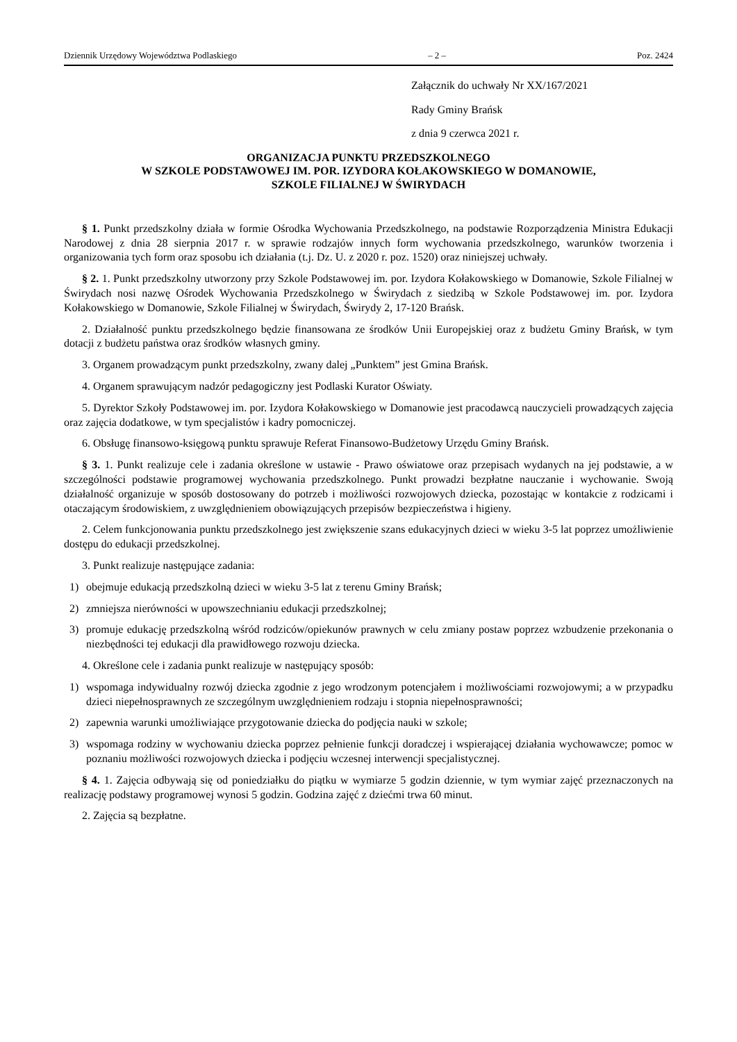Dziennik Urzędowy Województwa Podlaskiego – 2 – Poz. 2424
Załącznik do uchwały Nr XX/167/2021
Rady Gminy Brańsk
z dnia 9 czerwca 2021 r.
ORGANIZACJA PUNKTU PRZEDSZKOLNEGO
W SZKOLE PODSTAWOWEJ IM. POR. IZYDORA KOŁAKOWSKIEGO W DOMANOWIE,
SZKOLE FILIALNEJ W ŚWIRYDACH
§ 1. Punkt przedszkolny działa w formie Ośrodka Wychowania Przedszkolnego, na podstawie Rozporządzenia Ministra Edukacji Narodowej z dnia 28 sierpnia 2017 r. w sprawie rodzajów innych form wychowania przedszkolnego, warunków tworzenia i organizowania tych form oraz sposobu ich działania (t.j. Dz. U. z 2020 r. poz. 1520) oraz niniejszej uchwały.
§ 2. 1. Punkt przedszkolny utworzony przy Szkole Podstawowej im. por. Izydora Kołakowskiego w Domanowie, Szkole Filialnej w Świrydach nosi nazwę Ośrodek Wychowania Przedszkolnego w Świrydach z siedzibą w Szkole Podstawowej im. por. Izydora Kołakowskiego w Domanowie, Szkole Filialnej w Świrydach, Świrydy 2, 17-120 Brańsk.
2. Działalność punktu przedszkolnego będzie finansowana ze środków Unii Europejskiej oraz z budżetu Gminy Brańsk, w tym dotacji z budżetu państwa oraz środków własnych gminy.
3. Organem prowadzącym punkt przedszkolny, zwany dalej „Punktem” jest Gmina Brańsk.
4. Organem sprawującym nadzór pedagogiczny jest Podlaski Kurator Oświaty.
5. Dyrektor Szkoły Podstawowej im. por. Izydora Kołakowskiego w Domanowie jest pracodawcą nauczycieli prowadzących zajęcia oraz zajęcia dodatkowe, w tym specjalistów i kadry pomocniczej.
6. Obsługę finansowo-księgową punktu sprawuje Referat Finansowo-Budżetowy Urzędu Gminy Brańsk.
§ 3. 1. Punkt realizuje cele i zadania określone w ustawie - Prawo oświatowe oraz przepisach wydanych na jej podstawie, a w szczególności podstawie programowej wychowania przedszkolnego. Punkt prowadzi bezpłatne nauczanie i wychowanie. Swoją działalność organizuje w sposób dostosowany do potrzeb i możliwości rozwojowych dziecka, pozostając w kontakcie z rodzicami i otaczającym środowiskiem, z uwzględnieniem obowiązujących przepisów bezpieczeństwa i higieny.
2. Celem funkcjonowania punktu przedszkolnego jest zwiększenie szans edukacyjnych dzieci w wieku 3-5 lat poprzez umożliwienie dostępu do edukacji przedszkolnej.
3. Punkt realizuje następujące zadania:
1) obejmuje edukacją przedszkolną dzieci w wieku 3-5 lat z terenu Gminy Brańsk;
2) zmniejsza nierówności w upowszechnianiu edukacji przedszkolnej;
3) promuje edukację przedszkolną wśród rodziców/opiekunów prawnych w celu zmiany postaw poprzez wzbudzenie przekonania o niezbędności tej edukacji dla prawidłowego rozwoju dziecka.
4. Określone cele i zadania punkt realizuje w następujący sposób:
1) wspomaga indywidualny rozwój dziecka zgodnie z jego wrodzonym potencjałem i możliwościami rozwojowymi; a w przypadku dzieci niepełnosprawnych ze szczególnym uwzględnieniem rodzaju i stopnia niepełnosprawności;
2) zapewnia warunki umożliwiające przygotowanie dziecka do podjęcia nauki w szkole;
3) wspomaga rodziny w wychowaniu dziecka poprzez pełnienie funkcji doradczej i wspierającej działania wychowawcze; pomoc w poznaniu możliwości rozwojowych dziecka i podjęciu wczesnej interwencji specjalistycznej.
§ 4. 1. Zajęcia odbywają się od poniedziałku do piątku w wymiarze 5 godzin dziennie, w tym wymiar zajęć przeznaczonych na realizację podstawy programowej wynosi 5 godzin. Godzina zajęć z dziećmi trwa 60 minut.
2. Zajęcia są bezpłatne.